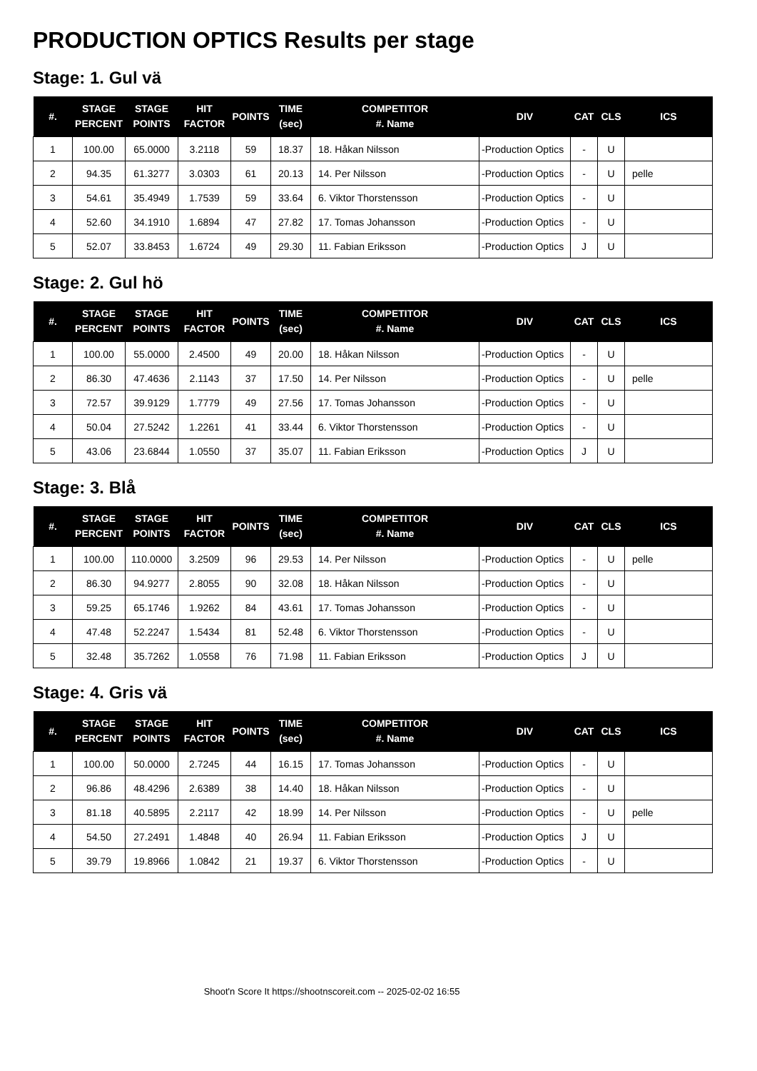PRODUCTION OPTICS Results per stage
Stage: 1. Gul vä
| #. | STAGE PERCENT | STAGE POINTS | HIT FACTOR | POINTS | TIME (sec) | COMPETITOR #. Name | DIV | CAT | CLS | ICS |
| --- | --- | --- | --- | --- | --- | --- | --- | --- | --- | --- |
| 1 | 100.00 | 65.0000 | 3.2118 | 59 | 18.37 | 18. Håkan Nilsson | -Production Optics | - | U | |
| 2 | 94.35 | 61.3277 | 3.0303 | 61 | 20.13 | 14. Per Nilsson | -Production Optics | - | U | pelle |
| 3 | 54.61 | 35.4949 | 1.7539 | 59 | 33.64 | 6. Viktor Thorstensson | -Production Optics | - | U | |
| 4 | 52.60 | 34.1910 | 1.6894 | 47 | 27.82 | 17. Tomas Johansson | -Production Optics | - | U | |
| 5 | 52.07 | 33.8453 | 1.6724 | 49 | 29.30 | 11. Fabian Eriksson | -Production Optics | J | U | |
Stage: 2. Gul hö
| #. | STAGE PERCENT | STAGE POINTS | HIT FACTOR | POINTS | TIME (sec) | COMPETITOR #. Name | DIV | CAT | CLS | ICS |
| --- | --- | --- | --- | --- | --- | --- | --- | --- | --- | --- |
| 1 | 100.00 | 55.0000 | 2.4500 | 49 | 20.00 | 18. Håkan Nilsson | -Production Optics | - | U | |
| 2 | 86.30 | 47.4636 | 2.1143 | 37 | 17.50 | 14. Per Nilsson | -Production Optics | - | U | pelle |
| 3 | 72.57 | 39.9129 | 1.7779 | 49 | 27.56 | 17. Tomas Johansson | -Production Optics | - | U | |
| 4 | 50.04 | 27.5242 | 1.2261 | 41 | 33.44 | 6. Viktor Thorstensson | -Production Optics | - | U | |
| 5 | 43.06 | 23.6844 | 1.0550 | 37 | 35.07 | 11. Fabian Eriksson | -Production Optics | J | U | |
Stage: 3. Blå
| #. | STAGE PERCENT | STAGE POINTS | HIT FACTOR | POINTS | TIME (sec) | COMPETITOR #. Name | DIV | CAT | CLS | ICS |
| --- | --- | --- | --- | --- | --- | --- | --- | --- | --- | --- |
| 1 | 100.00 | 110.0000 | 3.2509 | 96 | 29.53 | 14. Per Nilsson | -Production Optics | - | U | pelle |
| 2 | 86.30 | 94.9277 | 2.8055 | 90 | 32.08 | 18. Håkan Nilsson | -Production Optics | - | U | |
| 3 | 59.25 | 65.1746 | 1.9262 | 84 | 43.61 | 17. Tomas Johansson | -Production Optics | - | U | |
| 4 | 47.48 | 52.2247 | 1.5434 | 81 | 52.48 | 6. Viktor Thorstensson | -Production Optics | - | U | |
| 5 | 32.48 | 35.7262 | 1.0558 | 76 | 71.98 | 11. Fabian Eriksson | -Production Optics | J | U | |
Stage: 4. Gris vä
| #. | STAGE PERCENT | STAGE POINTS | HIT FACTOR | POINTS | TIME (sec) | COMPETITOR #. Name | DIV | CAT | CLS | ICS |
| --- | --- | --- | --- | --- | --- | --- | --- | --- | --- | --- |
| 1 | 100.00 | 50.0000 | 2.7245 | 44 | 16.15 | 17. Tomas Johansson | -Production Optics | - | U | |
| 2 | 96.86 | 48.4296 | 2.6389 | 38 | 14.40 | 18. Håkan Nilsson | -Production Optics | - | U | |
| 3 | 81.18 | 40.5895 | 2.2117 | 42 | 18.99 | 14. Per Nilsson | -Production Optics | - | U | pelle |
| 4 | 54.50 | 27.2491 | 1.4848 | 40 | 26.94 | 11. Fabian Eriksson | -Production Optics | J | U | |
| 5 | 39.79 | 19.8966 | 1.0842 | 21 | 19.37 | 6. Viktor Thorstensson | -Production Optics | - | U | |
Shoot'n Score It https://shootnscoreit.com -- 2025-02-02 16:55